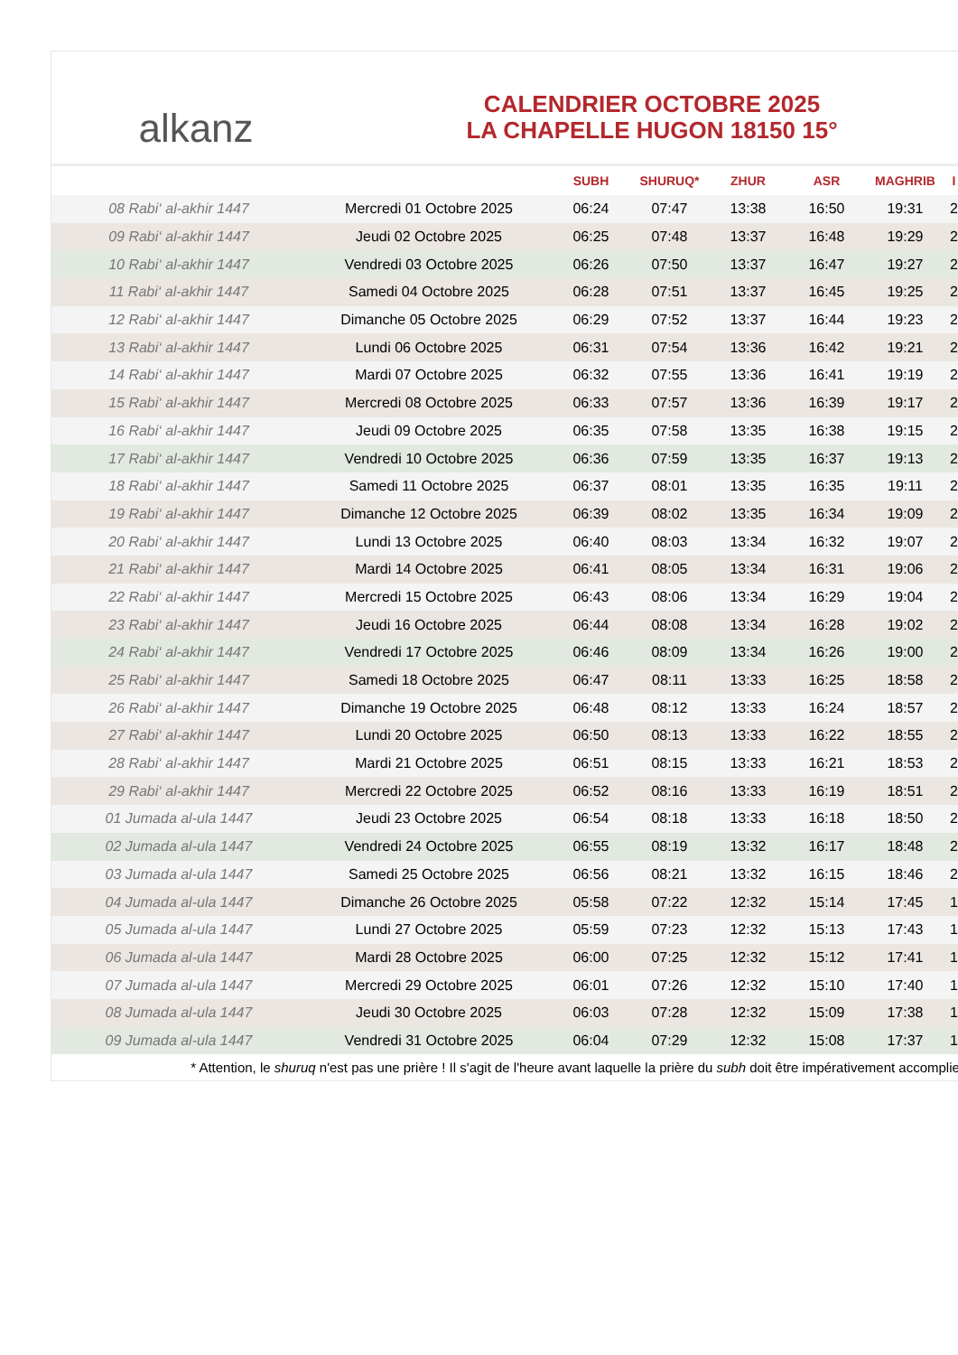alkanz
CALENDRIER OCTOBRE 2025
LA CHAPELLE HUGON 18150 15°
| | | SUBH | SHURUQ* | ZHUR | ASR | MAGHRIB | I |
| --- | --- | --- | --- | --- | --- | --- | --- |
| 08 Rabi‘ al-akhir 1447 | Mercredi 01 Octobre 2025 | 06:24 | 07:47 | 13:38 | 16:50 | 19:31 | 2 |
| 09 Rabi‘ al-akhir 1447 | Jeudi 02 Octobre 2025 | 06:25 | 07:48 | 13:37 | 16:48 | 19:29 | 2 |
| 10 Rabi‘ al-akhir 1447 | Vendredi 03 Octobre 2025 | 06:26 | 07:50 | 13:37 | 16:47 | 19:27 | 2 |
| 11 Rabi‘ al-akhir 1447 | Samedi 04 Octobre 2025 | 06:28 | 07:51 | 13:37 | 16:45 | 19:25 | 2 |
| 12 Rabi‘ al-akhir 1447 | Dimanche 05 Octobre 2025 | 06:29 | 07:52 | 13:37 | 16:44 | 19:23 | 2 |
| 13 Rabi‘ al-akhir 1447 | Lundi 06 Octobre 2025 | 06:31 | 07:54 | 13:36 | 16:42 | 19:21 | 2 |
| 14 Rabi‘ al-akhir 1447 | Mardi 07 Octobre 2025 | 06:32 | 07:55 | 13:36 | 16:41 | 19:19 | 2 |
| 15 Rabi‘ al-akhir 1447 | Mercredi 08 Octobre 2025 | 06:33 | 07:57 | 13:36 | 16:39 | 19:17 | 2 |
| 16 Rabi‘ al-akhir 1447 | Jeudi 09 Octobre 2025 | 06:35 | 07:58 | 13:35 | 16:38 | 19:15 | 2 |
| 17 Rabi‘ al-akhir 1447 | Vendredi 10 Octobre 2025 | 06:36 | 07:59 | 13:35 | 16:37 | 19:13 | 2 |
| 18 Rabi‘ al-akhir 1447 | Samedi 11 Octobre 2025 | 06:37 | 08:01 | 13:35 | 16:35 | 19:11 | 2 |
| 19 Rabi‘ al-akhir 1447 | Dimanche 12 Octobre 2025 | 06:39 | 08:02 | 13:35 | 16:34 | 19:09 | 2 |
| 20 Rabi‘ al-akhir 1447 | Lundi 13 Octobre 2025 | 06:40 | 08:03 | 13:34 | 16:32 | 19:07 | 2 |
| 21 Rabi‘ al-akhir 1447 | Mardi 14 Octobre 2025 | 06:41 | 08:05 | 13:34 | 16:31 | 19:06 | 2 |
| 22 Rabi‘ al-akhir 1447 | Mercredi 15 Octobre 2025 | 06:43 | 08:06 | 13:34 | 16:29 | 19:04 | 2 |
| 23 Rabi‘ al-akhir 1447 | Jeudi 16 Octobre 2025 | 06:44 | 08:08 | 13:34 | 16:28 | 19:02 | 2 |
| 24 Rabi‘ al-akhir 1447 | Vendredi 17 Octobre 2025 | 06:46 | 08:09 | 13:34 | 16:26 | 19:00 | 2 |
| 25 Rabi‘ al-akhir 1447 | Samedi 18 Octobre 2025 | 06:47 | 08:11 | 13:33 | 16:25 | 18:58 | 2 |
| 26 Rabi‘ al-akhir 1447 | Dimanche 19 Octobre 2025 | 06:48 | 08:12 | 13:33 | 16:24 | 18:57 | 2 |
| 27 Rabi‘ al-akhir 1447 | Lundi 20 Octobre 2025 | 06:50 | 08:13 | 13:33 | 16:22 | 18:55 | 2 |
| 28 Rabi‘ al-akhir 1447 | Mardi 21 Octobre 2025 | 06:51 | 08:15 | 13:33 | 16:21 | 18:53 | 2 |
| 29 Rabi‘ al-akhir 1447 | Mercredi 22 Octobre 2025 | 06:52 | 08:16 | 13:33 | 16:19 | 18:51 | 2 |
| 01 Jumada al-ula 1447 | Jeudi 23 Octobre 2025 | 06:54 | 08:18 | 13:33 | 16:18 | 18:50 | 2 |
| 02 Jumada al-ula 1447 | Vendredi 24 Octobre 2025 | 06:55 | 08:19 | 13:32 | 16:17 | 18:48 | 2 |
| 03 Jumada al-ula 1447 | Samedi 25 Octobre 2025 | 06:56 | 08:21 | 13:32 | 16:15 | 18:46 | 2 |
| 04 Jumada al-ula 1447 | Dimanche 26 Octobre 2025 | 05:58 | 07:22 | 12:32 | 15:14 | 17:45 | 1 |
| 05 Jumada al-ula 1447 | Lundi 27 Octobre 2025 | 05:59 | 07:23 | 12:32 | 15:13 | 17:43 | 1 |
| 06 Jumada al-ula 1447 | Mardi 28 Octobre 2025 | 06:00 | 07:25 | 12:32 | 15:12 | 17:41 | 1 |
| 07 Jumada al-ula 1447 | Mercredi 29 Octobre 2025 | 06:01 | 07:26 | 12:32 | 15:10 | 17:40 | 1 |
| 08 Jumada al-ula 1447 | Jeudi 30 Octobre 2025 | 06:03 | 07:28 | 12:32 | 15:09 | 17:38 | 1 |
| 09 Jumada al-ula 1447 | Vendredi 31 Octobre 2025 | 06:04 | 07:29 | 12:32 | 15:08 | 17:37 | 1 |
* Attention, le shuruq n'est pas une prière ! Il s'agit de l'heure avant laquelle la prière du subh doit être impérativement accomplie.